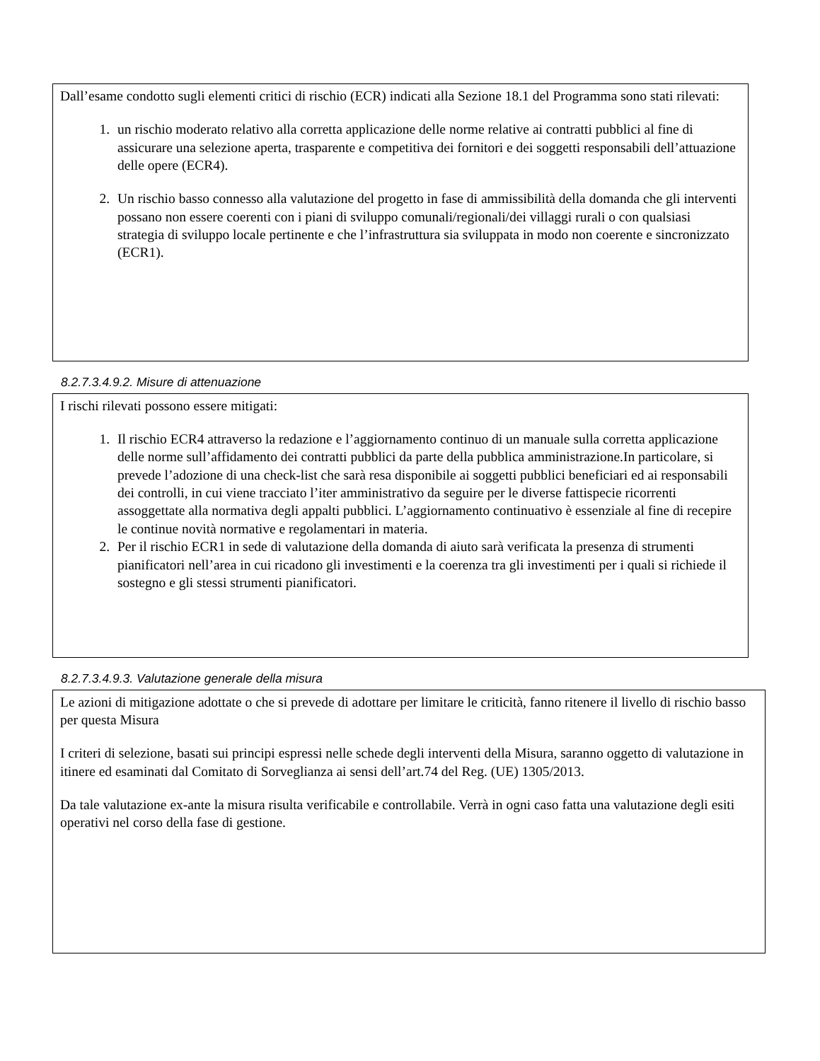Dall’esame condotto sugli elementi critici di rischio (ECR) indicati alla Sezione 18.1 del Programma sono stati rilevati:
1. un rischio moderato relativo alla corretta applicazione delle norme relative ai contratti pubblici al fine di assicurare una selezione aperta, trasparente e competitiva dei fornitori e dei soggetti responsabili dell’attuazione delle opere (ECR4).
2. Un rischio basso connesso alla valutazione del progetto in fase di ammissibilità della domanda che gli interventi possano non essere coerenti con i piani di sviluppo comunali/regionali/dei villaggi rurali o con qualsiasi strategia di sviluppo locale pertinente e che l’infrastruttura sia sviluppata in modo non coerente e sincronizzato (ECR1).
8.2.7.3.4.9.2. Misure di attenuazione
I rischi rilevati possono essere mitigati:
1. Il rischio ECR4 attraverso la redazione e l’aggiornamento continuo di un manuale sulla corretta applicazione delle norme sull’affidamento dei contratti pubblici da parte della pubblica amministrazione.In particolare, si prevede l’adozione di una check-list che sarà resa disponibile ai soggetti pubblici beneficiari ed ai responsabili dei controlli, in cui viene tracciato l’iter amministrativo da seguire per le diverse fattispecie ricorrenti assoggettate alla normativa degli appalti pubblici. L’aggiornamento continuativo è essenziale al fine di recepire le continue novità normative e regolamentari in materia.
2. Per il rischio ECR1 in sede di valutazione della domanda di aiuto sarà verificata la presenza di strumenti pianificatori nell’area in cui ricadono gli investimenti e la coerenza tra gli investimenti per i quali si richiede il sostegno e gli stessi strumenti pianificatori.
8.2.7.3.4.9.3. Valutazione generale della misura
Le azioni di mitigazione adottate o che si prevede di adottare per limitare le criticità, fanno ritenere il livello di rischio basso per questa Misura
I criteri di selezione, basati sui principi espressi nelle schede degli interventi della Misura, saranno oggetto di valutazione in itinere ed esaminati dal Comitato di Sorveglianza ai sensi dell’art.74 del Reg. (UE) 1305/2013.
Da tale valutazione ex-ante la misura risulta verificabile e controllabile. Verrà in ogni caso fatta una valutazione degli esiti operativi nel corso della fase di gestione.